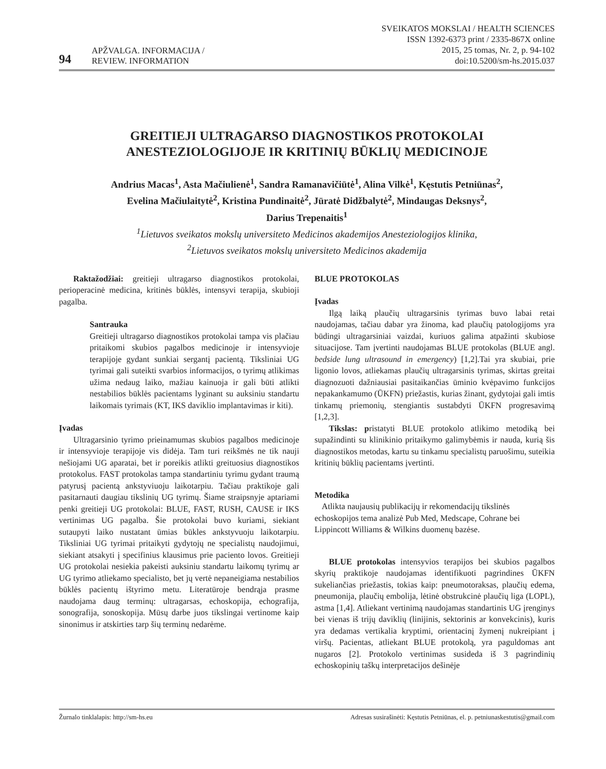94 APŽVALGA. INFORMACIJA /
REVIEW. INFORMATION
SVEIKATOS MOKSLAI / HEALTH SCIENCES
ISSN 1392-6373 print / 2335-867X online
2015, 25 tomas, Nr. 2, p. 94-102
doi:10.5200/sm-hs.2015.037
GREITIEJI ULTRAGARSO DIAGNOSTIKOS PROTOKOLAI
ANESTEZIOLOGIJOJE IR KRITINIŲ BŪKLIŲ MEDICINOJE
Andrius Macas<sup>1</sup>, Asta Mačiulienė<sup>1</sup>, Sandra Ramanavičiūtė<sup>1</sup>, Alina Vilkė<sup>1</sup>, Kęstutis Petniūnas<sup>2</sup>,
Evelina Mačiulaitytė<sup>2</sup>, Kristina Pundinaitė<sup>2</sup>, Jūratė Didžbalytė<sup>2</sup>, Mindaugas Deksnys<sup>2</sup>,
Darius Trepenaitis<sup>1</sup>
<sup>1</sup> Lietuvos sveikatos mokslų universiteto Medicinos akademijos Anesteziologijos klinika,
<sup>2</sup> Lietuvos sveikatos mokslų universiteto Medicinos akademija
Raktažodžiai: greitieji ultragarso diagnostikos protokolai, perioperacinė medicina, kritinės būklės, intensyvi terapija, skubioji pagalba.
Santrauka
Greitieji ultragarso diagnostikos protokolai tampa vis plačiau pritaikomi skubios pagalbos medicinoje ir intensyvioje terapijoje gydant sunkiai sergantį pacientą. Tiksliniai UG tyrimai gali suteikti svarbios informacijos, o tyrimų atlikimas užima nedaug laiko, mažiau kainuoja ir gali būti atlikti nestabilios būklės pacientams lyginant su auksiniu standartu laikomais tyrimais (KT, IKS daviklio implantavimas ir kiti).
Įvadas
Ultragarsinio tyrimo prieinamumas skubios pagalbos medicinoje ir intensyvioje terapijoje vis didėja. Tam turi reikšmės ne tik nauji nešiojami UG aparatai, bet ir poreikis atlikti greituosius diagnostikos protokolus. FAST protokolas tampa standartiniu tyrimu gydant traumą patyrusį pacientą ankstyviuoju laikotarpiu. Tačiau praktikoje gali pasitarnauti daugiau tikslinių UG tyrimų. Šiame straipsnyje aptariami penki greitieji UG protokolai: BLUE, FAST, RUSH, CAUSE ir IKS vertinimas UG pagalba. Šie protokolai buvo kuriami, siekiant sutaupyti laiko nustatant ūmias būkles ankstyvuoju laikotarpiu. Tiksliniai UG tyrimai pritaikyti gydytojų ne specialistų naudojimui, siekiant atsakyti į specifinius klausimus prie paciento lovos. Greitieji UG protokolai nesiekia pakeisti auksiniu standartu laikomų tyrimų ar UG tyrimo atliekamo specialisto, bet jų vertė nepaneigiama nestabilios būklės pacientų ištyrimo metu. Literatūroje bendrąja prasme naudojama daug terminų: ultragarsas, echoskopija, echografija, sonografija, sonoskopija. Mūsų darbe juos tikslingai vertinome kaip sinonimus ir atskirties tarp šių terminų nedarėme.
BLUE PROTOKOLAS
Įvadas
Ilgą laiką plaučių ultragarsinis tyrimas buvo labai retai naudojamas, tačiau dabar yra žinoma, kad plaučių patologijoms yra būdingi ultragarsiniai vaizdai, kuriuos galima atpažinti skubiose situacijose. Tam įvertinti naudojamas BLUE protokolas (BLUE angl. bedside lung ultrasound in emergency) [1,2].Tai yra skubiai, prie ligonio lovos, atliekamas plaučių ultragarsinis tyrimas, skirtas greitai diagnozuoti dažniausiai pasitaikančias ūminio kvėpavimo funkcijos nepakankamumo (ŪKFN) priežastis, kurias žinant, gydytojai gali imtis tinkamų priemonių, stengiantis sustabdyti ŪKFN progresavimą [1,2,3].
Tikslas: pristatyti BLUE protokolo atlikimo metodiką bei supažindinti su klinikinio pritaikymo galimybėmis ir nauda, kurią šis diagnostikos metodas, kartu su tinkamu specialistų paruošimu, suteikia kritinių būklių pacientams įvertinti.
Metodika
Atlikta naujausių publikacijų ir rekomendacijų tikslinės echoskopijos tema analizė Pub Med, Medscape, Cohrane bei Lippincott Williams & Wilkins duomenų bazėse.
BLUE protokolas intensyvios terapijos bei skubios pagalbos skyrių praktikoje naudojamas identifikuoti pagrindines ŪKFN sukeliančias priežastis, tokias kaip: pneumotoraksas, plaučių edema, pneumonija, plaučių embolija, lėtinė obstrukcinė plaučių liga (LOPL), astma [1,4]. Atliekant vertinimą naudojamas standartinis UG įrenginys bei vienas iš trijų daviklių (linijinis, sektorinis ar konvekcinis), kuris yra dedamas vertikalia kryptimi, orientacinį žymenį nukreipiant į viršų. Pacientas, atliekant BLUE protokolą, yra paguldomas ant nugaros [2]. Protokolo vertinimas susideda iš 3 pagrindinių echoskopinių taškų interpretacijos dešinėje
Žurnalo tinklalapis: http://sm-hs.eu Adresas susirašinėti: Kęstutis Petniūnas, el. p. petniunaskestutis@gmail.com